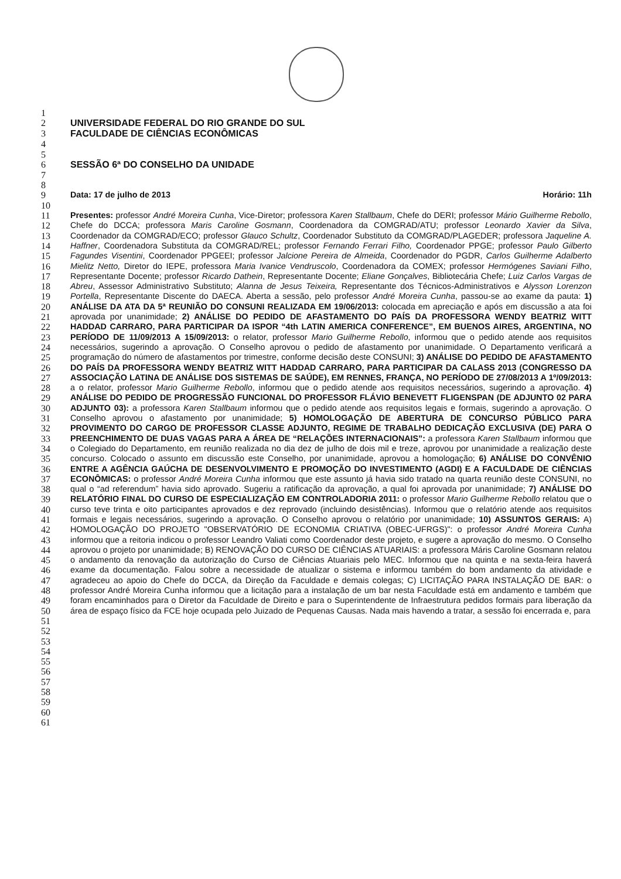1
2 UNIVERSIDADE FEDERAL DO RIO GRANDE DO SUL
3 FACULDADE DE CIÊNCIAS ECONÔMICAS
4
5
6 SESSÃO 6ª DO CONSELHO DA UNIDADE
7
8
9 Data: 17 de julho de 2013 Horário: 11h
10
11
12
13
14
15
16
17
18
19
20
21
22
23
24
25
26
27
28
29
30
31
32
33
34
35
36
37
38
39
40
41
42
43
44
45
46
47
48
49
50
51
52
53
54
55
56
57
58
59
60
61
Presentes: professor André Moreira Cunha, Vice-Diretor; professora Karen Stallbaum, Chefe do DERI; professor Mário Guilherme Rebollo, Chefe do DCCA; professora Maris Caroline Gosmann, Coordenadora da COMGRAD/ATU; professor Leonardo Xavier da Silva, Coordenador da COMGRAD/ECO; professor Glauco Schultz, Coordenador Substituto da COMGRAD/PLAGEDER; professora Jaqueline A. Haffner, Coordenadora Substituta da COMGRAD/REL; professor Fernando Ferrari Filho, Coordenador PPGE; professor Paulo Gilberto Fagundes Visentini, Coordenador PPGEEI; professor Jalcione Pereira de Almeida, Coordenador do PGDR, Carlos Guilherme Adalberto Mielitz Netto, Diretor do IEPE, professora Maria Ivanice Vendruscolo, Coordenadora da COMEX; professor Hermógenes Saviani Filho, Representante Docente; professor Ricardo Dathein, Representante Docente; Eliane Gonçalves, Bibliotecária Chefe; Luiz Carlos Vargas de Abreu, Assessor Administrativo Substituto; Alanna de Jesus Teixeira, Representante dos Técnicos-Administrativos e Alysson Lorenzon Portella, Representante Discente do DAECA. Aberta a sessão, pelo professor André Moreira Cunha, passou-se ao exame da pauta: 1) ANÁLISE DA ATA DA 5ª REUNIÃO DO CONSUNI REALIZADA EM 19/06/2013: colocada em apreciação e após em discussão a ata foi aprovada por unanimidade; 2) ANÁLISE DO PEDIDO DE AFASTAMENTO DO PAÍS DA PROFESSORA WENDY BEATRIZ WITT HADDAD CARRARO, PARA PARTICIPAR DA ISPOR “4th LATIN AMERICA CONFERENCE”, EM BUENOS AIRES, ARGENTINA, NO PERÍODO DE 11/09/2013 A 15/09/2013: o relator, professor Mario Guilherme Rebollo, informou que o pedido atende aos requisitos necessários, sugerindo a aprovação. O Conselho aprovou o pedido de afastamento por unanimidade. O Departamento verificará a programação do número de afastamentos por trimestre, conforme decisão deste CONSUNI; 3) ANÁLISE DO PEDIDO DE AFASTAMENTO DO PAÍS DA PROFESSORA WENDY BEATRIZ WITT HADDAD CARRARO, PARA PARTICIPAR DA CALASS 2013 (CONGRESSO DA ASSOCIAÇÃO LATINA DE ANÁLISE DOS SISTEMAS DE SAÚDE), EM RENNES, FRANÇA, NO PERÍODO DE 27/08/2013 A 1º/09/2013: a o relator, professor Mario Guilherme Rebollo, informou que o pedido atende aos requisitos necessários, sugerindo a aprovação. 4) ANÁLISE DO PEDIDO DE PROGRESSÃO FUNCIONAL DO PROFESSOR FLÁVIO BENEVETT FLIGENSPAN (DE ADJUNTO 02 PARA ADJUNTO 03): a professora Karen Stallbaum informou que o pedido atende aos requisitos legais e formais, sugerindo a aprovação. O Conselho aprovou o afastamento por unanimidade; 5) HOMOLOGAÇÃO DE ABERTURA DE CONCURSO PÚBLICO PARA PROVIMENTO DO CARGO DE PROFESSOR CLASSE ADJUNTO, REGIME DE TRABALHO DEDICAÇÃO EXCLUSIVA (DE) PARA O PREENCHIMENTO DE DUAS VAGAS PARA A ÁREA DE “RELAÇÕES INTERNACIONAIS”: a professora Karen Stallbaum informou que o Colegiado do Departamento, em reunião realizada no dia dez de julho de dois mil e treze, aprovou por unanimidade a realização deste concurso. Colocado o assunto em discussão este Conselho, por unanimidade, aprovou a homologação; 6) ANÁLISE DO CONVÊNIO ENTRE A AGÊNCIA GAÚCHA DE DESENVOLVIMENTO E PROMOÇÃO DO INVESTIMENTO (AGDI) E A FACULDADE DE CIÊNCIAS ECONÔMICAS: o professor André Moreira Cunha informou que este assunto já havia sido tratado na quarta reunião deste CONSUNI, no qual o “ad referendum” havia sido aprovado. Sugeriu a ratificação da aprovação, a qual foi aprovada por unanimidade; 7) ANÁLISE DO RELATÓRIO FINAL DO CURSO DE ESPECIALIZAÇÃO EM CONTROLADORIA 2011: o professor Mario Guilherme Rebollo relatou que o curso teve trinta e oito participantes aprovados e dez reprovado (incluindo desistências). Informou que o relatório atende aos requisitos formais e legais necessários, sugerindo a aprovação. O Conselho aprovou o relatório por unanimidade; 10) ASSUNTOS GERAIS: A) HOMOLOGAÇÃO DO PROJETO "OBSERVATÓRIO DE ECONOMIA CRIATIVA (OBEC-UFRGS)": o professor André Moreira Cunha informou que a reitoria indicou o professor Leandro Valiati como Coordenador deste projeto, e sugere a aprovação do mesmo. O Conselho aprovou o projeto por unanimidade; B) RENOVAÇÃO DO CURSO DE CIÊNCIAS ATUARIAIS: a professora Máris Caroline Gosmann relatou o andamento da renovação da autorização do Curso de Ciências Atuariais pelo MEC. Informou que na quinta e na sexta-feira haverá exame da documentação. Falou sobre a necessidade de atualizar o sistema e informou também do bom andamento da atividade e agradeceu ao apoio do Chefe do DCCA, da Direção da Faculdade e demais colegas; C) LICITAÇÃO PARA INSTALAÇÃO DE BAR: o professor André Moreira Cunha informou que a licitação para a instalação de um bar nesta Faculdade está em andamento e também que foram encaminhados para o Diretor da Faculdade de Direito e para o Superintendente de Infraestrutura pedidos formais para liberação da área de espaço físico da FCE hoje ocupada pelo Juizado de Pequenas Causas. Nada mais havendo a tratar, a sessão foi encerrada e, para